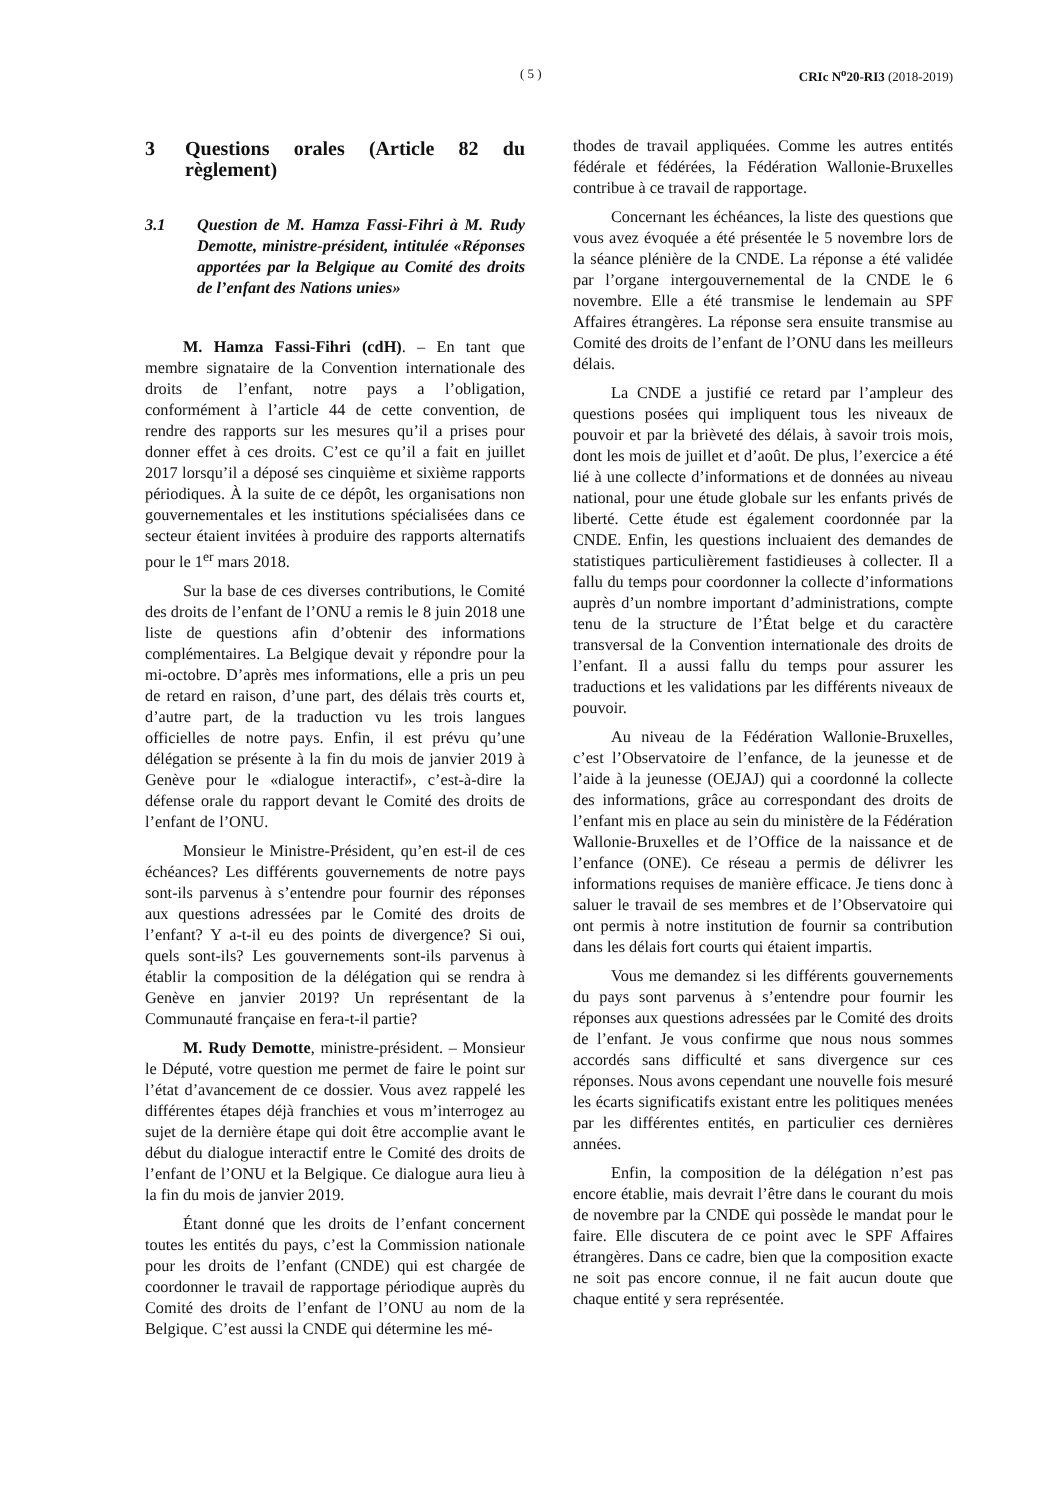( 5 ) CRIc N<sup>o</sup>20-RI3 (2018-2019)
3 Questions orales (Article 82 du règlement)
3.1 Question de M. Hamza Fassi-Fihri à M. Rudy Demotte, ministre-président, intitulée «Réponses apportées par la Belgique au Comité des droits de l’enfant des Nations unies»
M. Hamza Fassi-Fihri (cdH). – En tant que membre signataire de la Convention internationale des droits de l’enfant, notre pays a l’obligation, conformément à l’article 44 de cette convention, de rendre des rapports sur les mesures qu’il a prises pour donner effet à ces droits. C’est ce qu’il a fait en juillet 2017 lorsqu’il a déposé ses cinquième et sixième rapports périodiques. À la suite de ce dépôt, les organisations non gouvernementales et les institutions spécialisées dans ce secteur étaient invitées à produire des rapports alternatifs pour le 1<sup>er</sup> mars 2018.
Sur la base de ces diverses contributions, le Comité des droits de l’enfant de l’ONU a remis le 8 juin 2018 une liste de questions afin d’obtenir des informations complémentaires. La Belgique devait y répondre pour la mi-octobre. D’après mes informations, elle a pris un peu de retard en raison, d’une part, des délais très courts et, d’autre part, de la traduction vu les trois langues officielles de notre pays. Enfin, il est prévu qu’une délégation se présente à la fin du mois de janvier 2019 à Genève pour le «dialogue interactif», c’est-à-dire la défense orale du rapport devant le Comité des droits de l’enfant de l’ONU.
Monsieur le Ministre-Président, qu’en est-il de ces échéances? Les différents gouvernements de notre pays sont-ils parvenus à s’entendre pour fournir des réponses aux questions adressées par le Comité des droits de l’enfant? Y a-t-il eu des points de divergence? Si oui, quels sont-ils? Les gouvernements sont-ils parvenus à établir la composition de la délégation qui se rendra à Genève en janvier 2019? Un représentant de la Communauté française en fera-t-il partie?
M. Rudy Demotte, ministre-président. – Monsieur le Député, votre question me permet de faire le point sur l’état d’avancement de ce dossier. Vous avez rappelé les différentes étapes déjà franchies et vous m’interrogez au sujet de la dernière étape qui doit être accomplie avant le début du dialogue interactif entre le Comité des droits de l’enfant de l’ONU et la Belgique. Ce dialogue aura lieu à la fin du mois de janvier 2019.
Étant donné que les droits de l’enfant concernent toutes les entités du pays, c’est la Commission nationale pour les droits de l’enfant (CNDE) qui est chargée de coordonner le travail de rapportage périodique auprès du Comité des droits de l’enfant de l’ONU au nom de la Belgique. C’est aussi la CNDE qui détermine les mé-
thodes de travail appliquées. Comme les autres entités fédérale et fédérées, la Fédération Wallonie-Bruxelles contribue à ce travail de rapportage.
Concernant les échéances, la liste des questions que vous avez évoquée a été présentée le 5 novembre lors de la séance plénière de la CNDE. La réponse a été validée par l’organe intergouvernemental de la CNDE le 6 novembre. Elle a été transmise le lendemain au SPF Affaires étrangères. La réponse sera ensuite transmise au Comité des droits de l’enfant de l’ONU dans les meilleurs délais.
La CNDE a justifié ce retard par l’ampleur des questions posées qui impliquent tous les niveaux de pouvoir et par la brièveté des délais, à savoir trois mois, dont les mois de juillet et d’août. De plus, l’exercice a été lié à une collecte d’informations et de données au niveau national, pour une étude globale sur les enfants privés de liberté. Cette étude est également coordonnée par la CNDE. Enfin, les questions incluaient des demandes de statistiques particulièrement fastidieuses à collecter. Il a fallu du temps pour coordonner la collecte d’informations auprès d’un nombre important d’administrations, compte tenu de la structure de l’État belge et du caractère transversal de la Convention internationale des droits de l’enfant. Il a aussi fallu du temps pour assurer les traductions et les validations par les différents niveaux de pouvoir.
Au niveau de la Fédération Wallonie-Bruxelles, c’est l’Observatoire de l’enfance, de la jeunesse et de l’aide à la jeunesse (OEJAJ) qui a coordonné la collecte des informations, grâce au correspondant des droits de l’enfant mis en place au sein du ministère de la Fédération Wallonie-Bruxelles et de l’Office de la naissance et de l’enfance (ONE). Ce réseau a permis de délivrer les informations requises de manière efficace. Je tiens donc à saluer le travail de ses membres et de l’Observatoire qui ont permis à notre institution de fournir sa contribution dans les délais fort courts qui étaient impartis.
Vous me demandez si les différents gouvernements du pays sont parvenus à s’entendre pour fournir les réponses aux questions adressées par le Comité des droits de l’enfant. Je vous confirme que nous nous sommes accordés sans difficulté et sans divergence sur ces réponses. Nous avons cependant une nouvelle fois mesuré les écarts significatifs existant entre les politiques menées par les différentes entités, en particulier ces dernières années.
Enfin, la composition de la délégation n’est pas encore établie, mais devrait l’être dans le courant du mois de novembre par la CNDE qui possède le mandat pour le faire. Elle discutera de ce point avec le SPF Affaires étrangères. Dans ce cadre, bien que la composition exacte ne soit pas encore connue, il ne fait aucun doute que chaque entité y sera représentée.